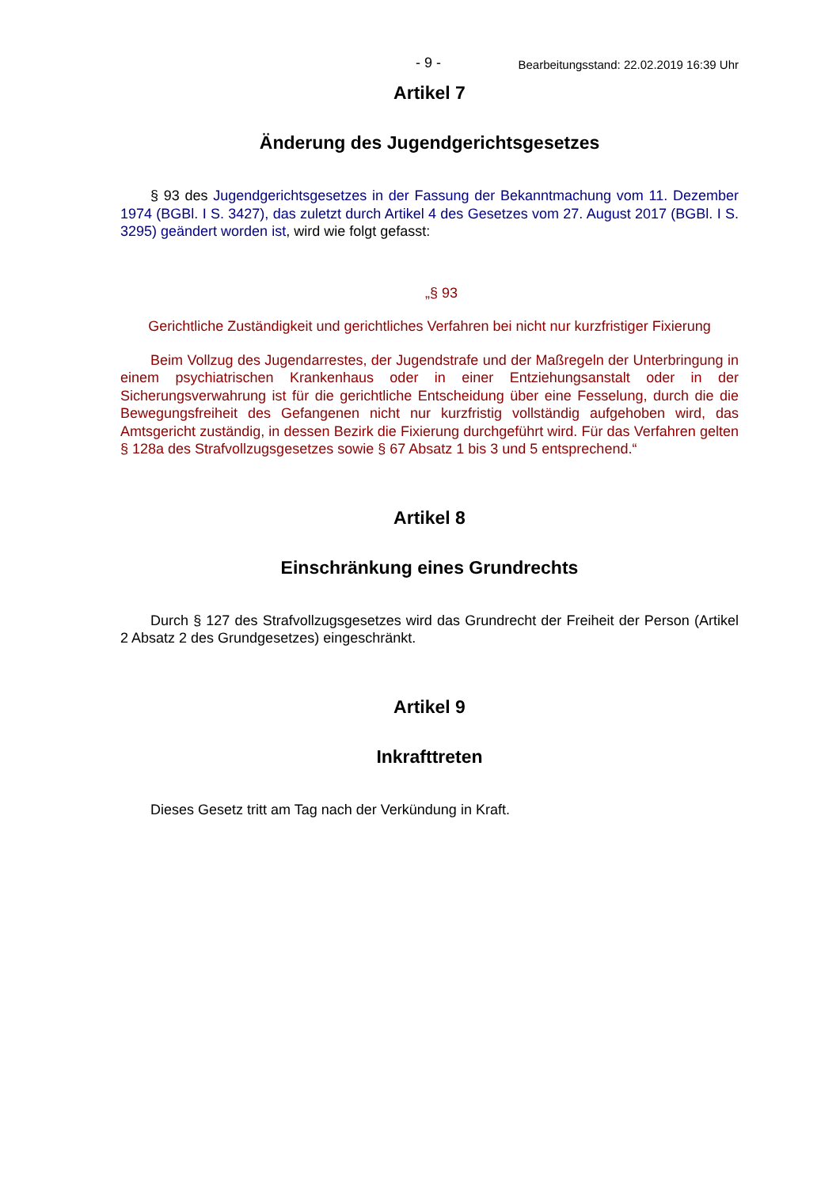- 9 - Bearbeitungsstand: 22.02.2019 16:39 Uhr
Artikel 7
Änderung des Jugendgerichtsgesetzes
§ 93 des Jugendgerichtsgesetzes in der Fassung der Bekanntmachung vom 11. Dezember 1974 (BGBl. I S. 3427), das zuletzt durch Artikel 4 des Gesetzes vom 27. August 2017 (BGBl. I S. 3295) geändert worden ist, wird wie folgt gefasst:
„§ 93
Gerichtliche Zuständigkeit und gerichtliches Verfahren bei nicht nur kurzfristiger Fixierung
Beim Vollzug des Jugendarrestes, der Jugendstrafe und der Maßregeln der Unterbringung in einem psychiatrischen Krankenhaus oder in einer Entziehungsanstalt oder in der Sicherungsverwahrung ist für die gerichtliche Entscheidung über eine Fesselung, durch die die Bewegungsfreiheit des Gefangenen nicht nur kurzfristig vollständig aufgehoben wird, das Amtsgericht zuständig, in dessen Bezirk die Fixierung durchgeführt wird. Für das Verfahren gelten § 128a des Strafvollzugsgesetzes sowie § 67 Absatz 1 bis 3 und 5 entsprechend.“
Artikel 8
Einschränkung eines Grundrechts
Durch § 127 des Strafvollzugsgesetzes wird das Grundrecht der Freiheit der Person (Artikel 2 Absatz 2 des Grundgesetzes) eingeschränkt.
Artikel 9
Inkrafttreten
Dieses Gesetz tritt am Tag nach der Verkündung in Kraft.